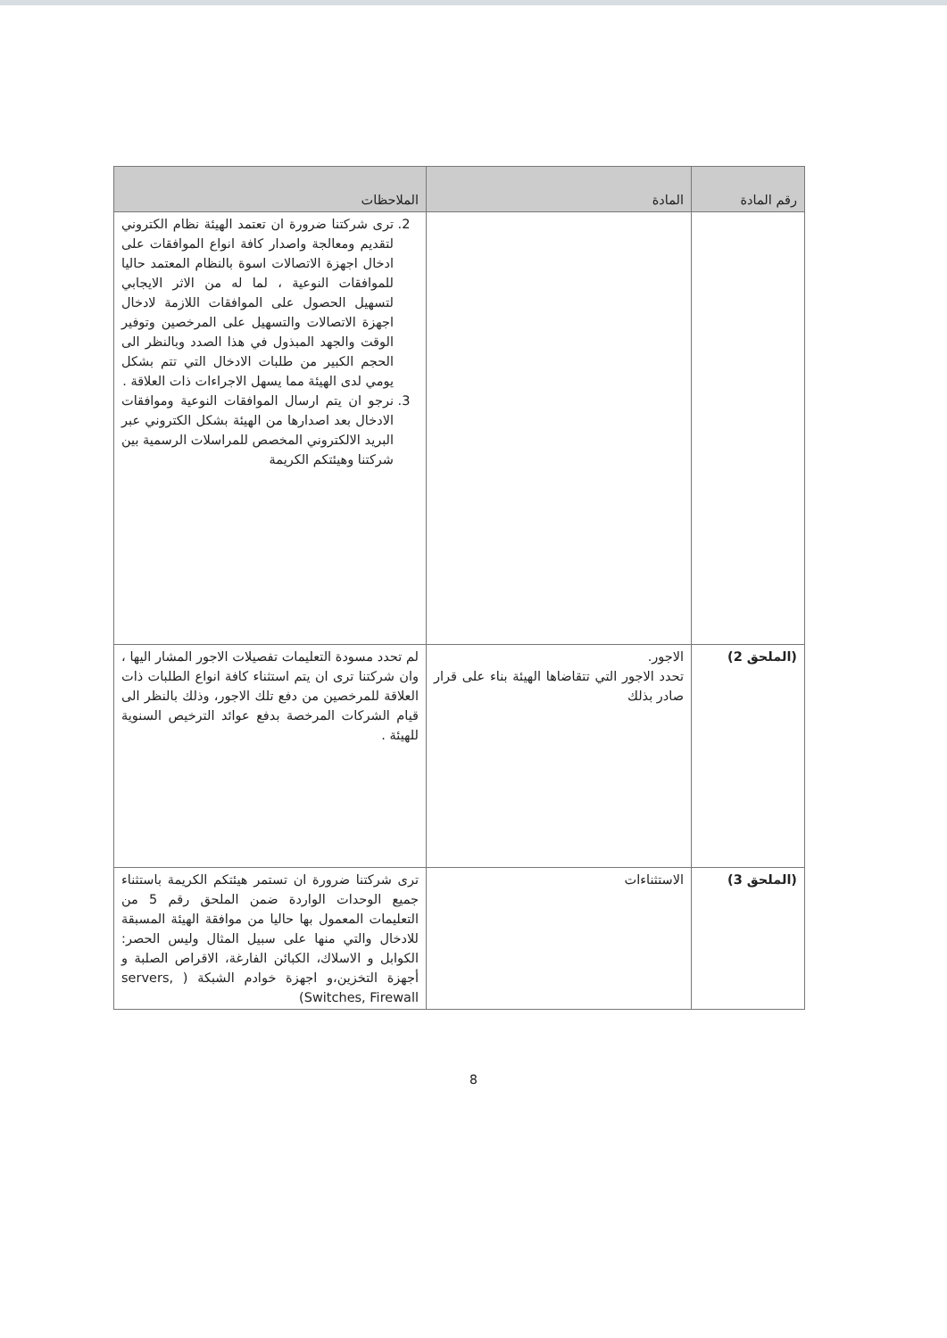| رقم المادة | المادة | الملاحظات |
| --- | --- | --- |
| | | 2. ترى شركتنا ضرورة ان تعتمد الهيئة نظام الكتروني لتقديم ومعالجة واصدار كافة انواع الموافقات على ادخال اجهزة الاتصالات اسوة بالنظام المعتمد حاليا للموافقات النوعية ، لما له من الاثر الايجابي لتسهيل الحصول على الموافقات اللازمة لادخال اجهزة الاتصالات والتسهيل على المرخصين وتوفير الوقت والجهد المبذول في هذا الصدد وبالنظر الى الحجم الكبير من طلبات الادخال التي تتم بشكل يومي لدى الهيئة مما يسهل الاجراءات ذات العلاقة . 3. نرجو ان يتم ارسال الموافقات النوعية وموافقات الادخال بعد اصدارها من الهيئة بشكل الكتروني عبر البريد الالكتروني المخصص للمراسلات الرسمية بين شركتنا وهيئتكم الكريمة |
| (الملحق 2) | الاجور. تحدد الاجور التي تتقاضاها الهيئة بناء على قرار صادر بذلك | لم تحدد مسودة التعليمات تفصيلات الاجور المشار اليها ، وان شركتنا ترى ان يتم استثناء كافة انواع الطلبات ذات العلاقة للمرخصين من دفع تلك الاجور، وذلك بالنظر الى قيام الشركات المرخصة بدفع عوائد الترخيص السنوية للهيئة . |
| (الملحق 3) | الاستثناءات | ترى شركتنا ضرورة ان تستمر هيئتكم الكريمة باستثناء جميع الوحدات الواردة ضمن الملحق رقم 5 من التعليمات المعمول بها حاليا من موافقة الهيئة المسبقة للادخال والتي منها على سبيل المثال وليس الحصر: الكوابل و الاسلاك، الكبائن الفارغة، الاقراص الصلبة و أجهزة التخزين،و اجهزة خوادم الشبكة ( servers, Switches, Firewall) |
8